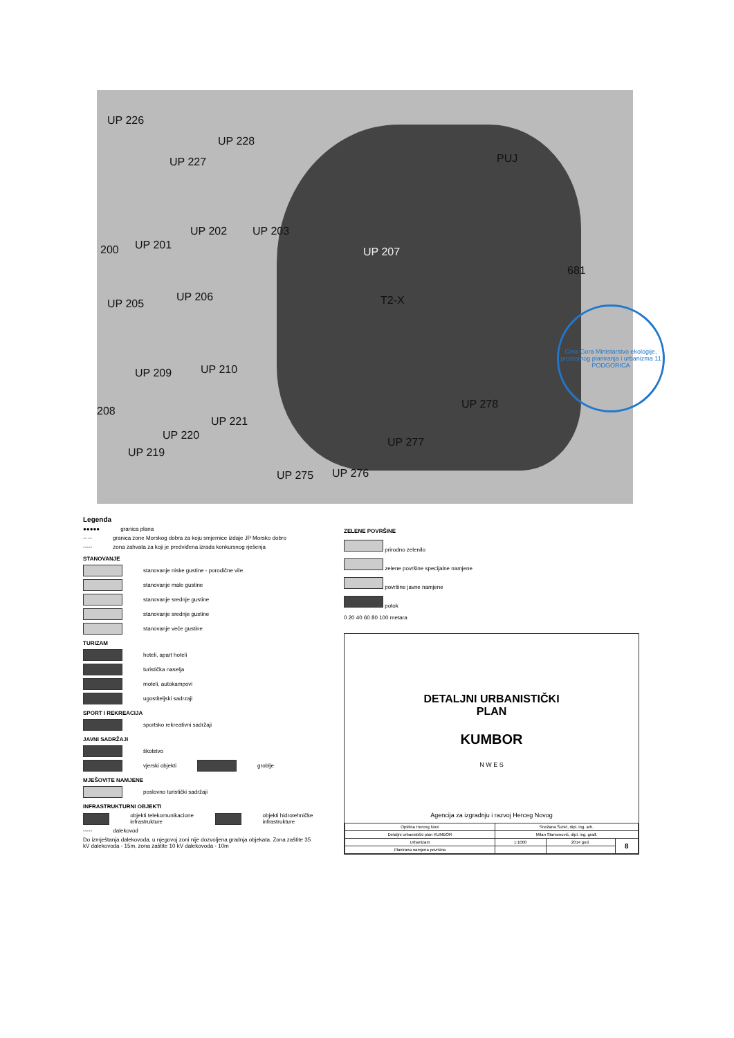UP 226
UP 228
UP 227
UP 202 UP 203
UP 201 200 UP 207
UP 206
UP 205
UP 209 UP 210
UP 221
UP 220
UP 219
208
UP 278
UP 275 UP 276
UP 277
PUJ
T2-X
681
Crna Gora Ministarstvo ekologije, prostornog planiranja i urbanizma 11 PODGORICA
Legenda
●●●●● granica plana
-- -- granica zone Morskog dobra za koju smjernice izdaje JP Morsko dobro
----- zona zahvata za koji je predviđena izrada konkursnog rješenja
STANOVANJE
stanovanje niske gustine - porodične vile
stanovanje male gustine
stanovanje srednje gustine
stanovanje srednje gustine
stanovanje veće gustine
TURIZAM
hoteli, apart hoteli
turistička naselja
moteli, autokampovi
ugostiteljski sadrzaji
SPORT I REKREACIJA
sportsko rekreativni sadržaji
JAVNI SADRŽAJI
školstvo
vjerski objekti groblje
MJEŠOVITE NAMJENE
poslovno turistički sadržaji
INFRASTRUKTURNI OBJEKTI
objekti telekomunikacione infrastrukture objekti hidrotehničke infrastrukture
----- dalekovod
Do izmještanja dalekovoda, u njegovoj zoni nije dozvoljena gradnja objekata. Zona zaštite 35 kV dalekovoda - 15m, zona zaštite 10 kV dalekovoda - 10m
ZELENE POVRŠINE
prirodno zelenilo
zelene površine specijalne namjene
površine javne namjene
potok
0 20 40 60 80 100 metara
DETALJNI URBANISTIČKI
PLAN
KUMBOR
N W E S
Agencija za izgradnju i razvoj Herceg Novog
| Opština Herceg Novi | Snežana Šunić, dipl. ing. arh. | | |
| Detaljni urbanistički plan KUMBOR | Milan Stamenović, dipl. ing. građ. | | |
| Urbanizam | 1:1000 | 2014 god. | 8 |
| Planirana namjena površina | | | |